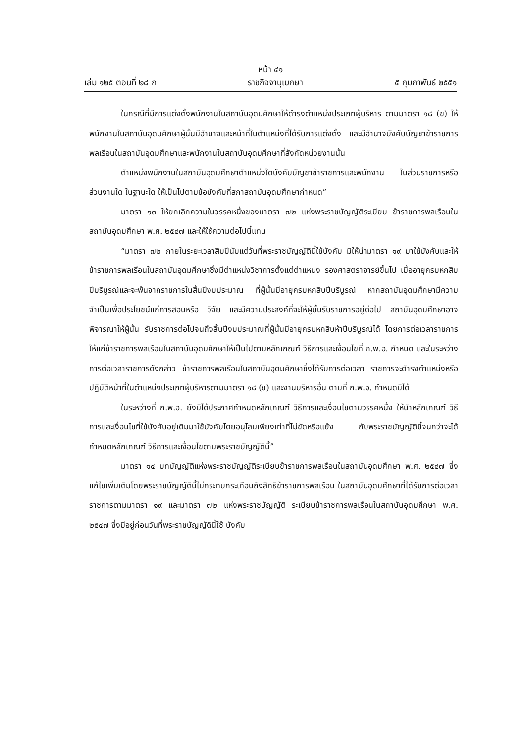หน้า ๔๑
เล่ม ๑๒๕ ตอนที่ ๒๘ ก ราชกิจจานุเบกษา ๕ กุมภาพันธ์ ๒๕๕๑
ในกรณีที่มีการแต่งตั้งพนักงานในสถาบันอุดมศึกษาให้ดำรงตำแหน่งประเภทผู้บริหาร ตามมาตรา ๑๘ (ข) ให้พนักงานในสถาบันอุดมศึกษาผู้นั้นมีอำนาจและหน้าที่ในตำแหน่งที่ได้รับการแต่งตั้ง และมีอำนาจบังคับบัญชาข้าราชการพลเรือนในสถาบันอุดมศึกษาและพนักงานในสถาบันอุดมศึกษาที่สังกัดหน่วยงานนั้น
ตำแหน่งพนักงานในสถาบันอุดมศึกษาตำแหน่งใดบังคับบัญชาข้าราชการและพนักงาน ในส่วนราชการหรือส่วนงานใด ในฐานะใด ให้เป็นไปตามข้อบังคับที่สภาสถาบันอุดมศึกษากำหนด”
มาตรา ๑๓ ให้ยกเลิกความในวรรคหนึ่งของมาตรา ๗๒ แห่งพระราชบัญญัติระเบียบ ข้าราชการพลเรือนในสถาบันอุดมศึกษา พ.ศ. ๒๕๔๗ และให้ใช้ความต่อไปนี้แทน
“มาตรา ๗๒ ภายในระยะเวลาสิบปีนับแต่วันที่พระราชบัญญัตินี้ใช้บังคับ มิให้นำมาตรา ๑๙ มาใช้บังคับและให้ข้าราชการพลเรือนในสถาบันอุดมศึกษาซึ่งมีตำแหน่งวิชาการตั้งแต่ตำแหน่ง รองศาสตราจารย์ขึ้นไป เมื่ออายุครบหกสิบปีบริบูรณ์และจะพ้นจากราชการในสิ้นปีงบประมาณ ที่ผู้นั้นมีอายุครบหกสิบปีบริบูรณ์ หากสถาบันอุดมศึกษามีความจำเป็นเพื่อประโยชน์แก่การสอนหรือ วิจัย และมีความประสงค์ที่จะให้ผู้นั้นรับราชการอยู่ต่อไป สถาบันอุดมศึกษาอาจพิจารณาให้ผู้นั้น รับราชการต่อไปจนถึงสิ้นปีงบประมาณที่ผู้นั้นมีอายุครบหกสิบห้าปีบริบูรณ์ได้ โดยการต่อเวลาราชการ ให้แก่ข้าราชการพลเรือนในสถาบันอุดมศึกษาให้เป็นไปตามหลักเกณฑ์ วิธีการและเงื่อนไขที่ ก.พ.อ. กำหนด และในระหว่างการต่อเวลาราชการดังกล่าว ข้าราชการพลเรือนในสถาบันอุดมศึกษาซึ่งได้รับการต่อเวลา ราชการจะดำรงตำแหน่งหรือปฏิบัติหน้าที่ในตำแหน่งประเภทผู้บริหารตามมาตรา ๑๘ (ข) และงานบริหารอื่น ตามที่ ก.พ.อ. กำหนดมิได้
ในระหว่างที่ ก.พ.อ. ยังมิได้ประกาศกำหนดหลักเกณฑ์ วิธีการและเงื่อนไขตามวรรคหนึ่ง ให้นำหลักเกณฑ์ วิธีการและเงื่อนไขที่ใช้บังคับอยู่เดิมมาใช้บังคับโดยอนุโลมเพียงเท่าที่ไม่ขัดหรือแย้ง กับพระราชบัญญัตินี้จนกว่าจะได้กำหนดหลักเกณฑ์ วิธีการและเงื่อนไขตามพระราชบัญญัตินี้”
มาตรา ๑๔ บทบัญญัติแห่งพระราชบัญญัติระเบียบข้าราชการพลเรือนในสถาบันอุดมศึกษา พ.ศ. ๒๕๔๗ ซึ่งแก้ไขเพิ่มเติมโดยพระราชบัญญัตินี้ไม่กระทบกระเทือนถึงสิทธิข้าราชการพลเรือน ในสถาบันอุดมศึกษาที่ได้รับการต่อเวลาราชการตามมาตรา ๑๙ และมาตรา ๗๒ แห่งพระราชบัญญัติ ระเบียบข้าราชการพลเรือนในสถาบันอุดมศึกษา พ.ศ. ๒๕๔๗ ซึ่งมีอยู่ก่อนวันที่พระราชบัญญัตินี้ใช้ บังคับ